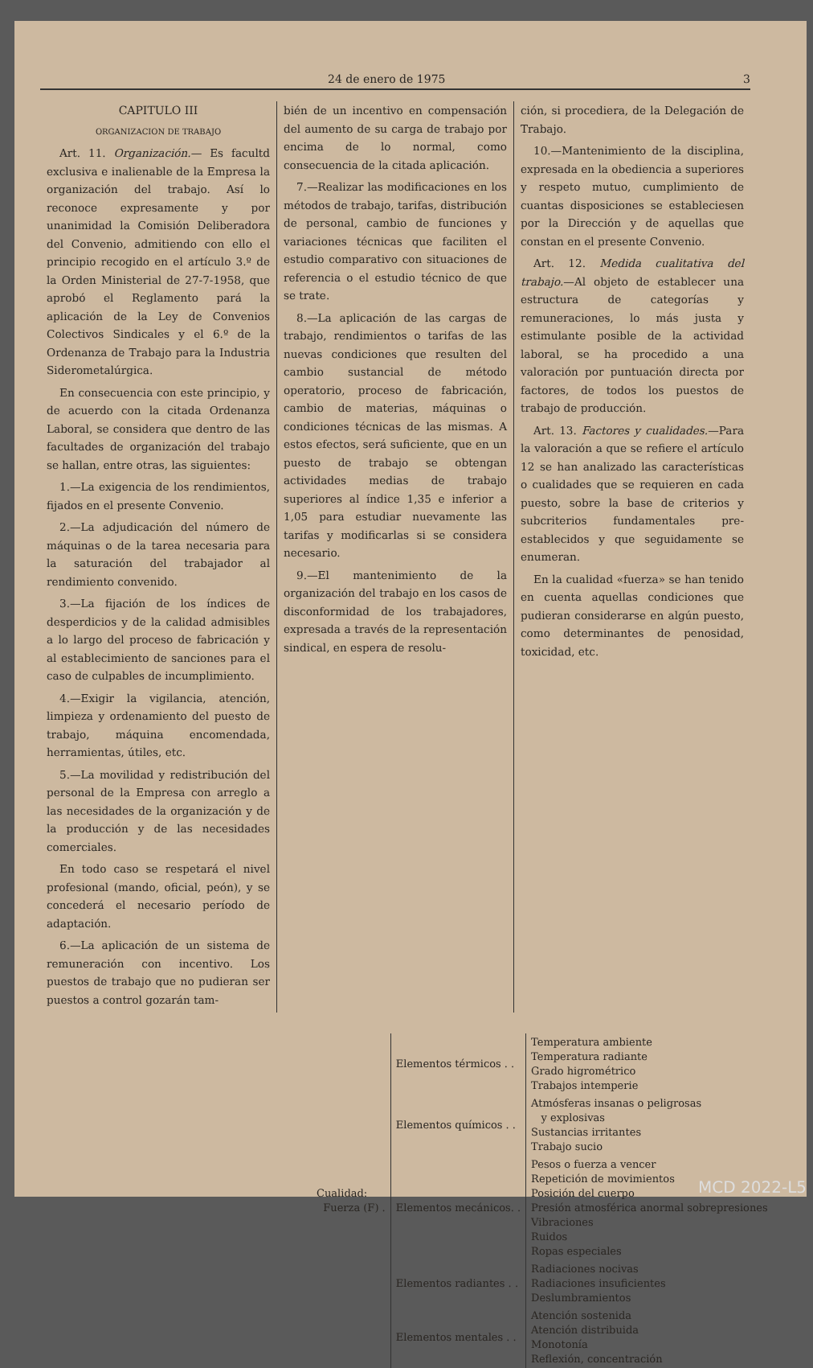24 de enero de 1975 3
CAPITULO III
ORGANIZACION DE TRABAJO
Art. 11. Organización.— Es facultd exclusiva e inalienable de la Empresa la organización del trabajo. Así lo reconoce expresamente y por unanimidad la Comisión Deliberadora del Convenio, admitiendo con ello el principio recogido en el artículo 3.º de la Orden Ministerial de 27-7-1958, que aprobó el Reglamento pará la aplicación de la Ley de Convenios Colectivos Sindicales y el 6.º de la Ordenanza de Trabajo para la Industria Siderometalúrgica.
En consecuencia con este principio, y de acuerdo con la citada Ordenanza Laboral, se considera que dentro de las facultades de organización del trabajo se hallan, entre otras, las siguientes:
1.—La exigencia de los rendimientos, fijados en el presente Convenio.
2.—La adjudicación del número de máquinas o de la tarea necesaria para la saturación del trabajador al rendimiento convenido.
3.—La fijación de los índices de desperdicios y de la calidad admisibles a lo largo del proceso de fabricación y al establecimiento de sanciones para el caso de culpables de incumplimiento.
4.—Exigir la vigilancia, atención, limpieza y ordenamiento del puesto de trabajo, máquina encomendada, herramientas, útiles, etc.
5.—La movilidad y redistribución del personal de la Empresa con arreglo a las necesidades de la organización y de la producción y de las necesidades comerciales.
En todo caso se respetará el nivel profesional (mando, oficial, peón), y se concederá el necesario período de adaptación.
6.—La aplicación de un sistema de remuneración con incentivo. Los puestos de trabajo que no pudieran ser puestos a control gozarán tam-
bién de un incentivo en compensación del aumento de su carga de trabajo por encima de lo normal, como consecuencia de la citada aplicación.
7.—Realizar las modificaciones en los métodos de trabajo, tarifas, distribución de personal, cambio de funciones y variaciones técnicas que faciliten el estudio comparativo con situaciones de referencia o el estudio técnico de que se trate.
8.—La aplicación de las cargas de trabajo, rendimientos o tarifas de las nuevas condiciones que resulten del cambio sustancial de método operatorio, proceso de fabricación, cambio de materias, máquinas o condiciones técnicas de las mismas. A estos efectos, será suficiente, que en un puesto de trabajo se obtengan actividades medias de trabajo superiores al índice 1,35 e inferior a 1,05 para estudiar nuevamente las tarifas y modificarlas si se considera necesario.
9.—El mantenimiento de la organización del trabajo en los casos de disconformidad de los trabajadores, expresada a través de la representación sindical, en espera de resolu-
ción, si procediera, de la Delegación de Trabajo.
10.—Mantenimiento de la disciplina, expresada en la obediencia a superiores y respeto mutuo, cumplimiento de cuantas disposiciones se estableciesen por la Dirección y de aquellas que constan en el presente Convenio.
Art. 12. Medida cualitativa del trabajo.—Al objeto de establecer una estructura de categorías y remuneraciones, lo más justa y estimulante posible de la actividad laboral, se ha procedido a una valoración por puntuación directa por factores, de todos los puestos de trabajo de producción.
Art. 13. Factores y cualidades.—Para la valoración a que se refiere el artículo 12 se han analizado las características o cualidades que se requieren en cada puesto, sobre la base de criterios y subcriterios fundamentales pre-establecidos y que seguidamente se enumeran.
En la cualidad «fuerza» se han tenido en cuenta aquellas condiciones que pudieran considerarse en algún puesto, como determinantes de penosidad, toxicidad, etc.
| Cualidad: Fuerza (F) . | Elementos térmicos . . | Temperatura ambiente Temperatura radiante Grado higrométrico Trabajos intemperie |
| | Elementos químicos . . | Atmósferas insanas o peligrosas y explosivas Sustancias irritantes Trabajo sucio |
| | Elementos mecánicos. . | Pesos o fuerza a vencer Repetición de movimientos Posición del cuerpo Presión atmosférica anormal sobrepresiones Vibraciones Ruidos Ropas especiales |
| | Elementos radiantes . . | Radiaciones nocivas Radiaciones insuficientes Deslumbramientos |
| | Elementos mentales . . | Atención sostenida Atención distribuida Monotonía Reflexión, concentración |
MCD 2022-L5